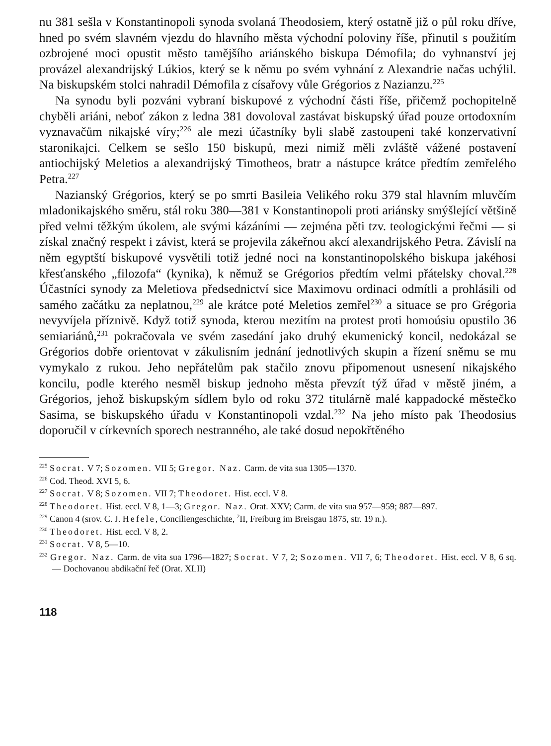nu 381 sešla v Konstantinopoli synoda svolaná Theodosiem, který ostatně již o půl roku dříve, hned po svém slavném vjezdu do hlavního města východní poloviny říše, přinutil s použitím ozbrojené moci opustit město tamějšího ariánského biskupa Démofila; do vyhnanství jej provázel alexandrijský Lúkios, který se k němu po svém vyhnání z Alexandrie načas uchýlil. Na biskupském stolci nahradil Démofila z císařovy vůle Grégorios z Nazianzu.<sup>225</sup>
Na synodu byli pozváni vybraní biskupové z východní části říše, přičemž pochopitelně chyběli ariáni, neboť zákon z ledna 381 dovoloval zastávat biskupský úřad pouze ortodoxním vyznavačům nikajské víry;<sup>226</sup> ale mezi účastníky byli slabě zastoupeni také konzervativní staronikajci. Celkem se sešlo 150 biskupů, mezi nimiž měli zvláště vážené postavení antiochijský Meletios a alexandrijský Timotheos, bratr a nástupce krátce předtím zemřelého Petra.<sup>227</sup>
Nazianský Grégorios, který se po smrti Basileia Velikého roku 379 stal hlavním mluvčím mladonikajského směru, stál roku 380—381 v Konstantinopoli proti ariánsky smýšlející většině před velmi těžkým úkolem, ale svými kázáními — zejména pěti tzv. teologickými řečmi — si získal značný respekt i závist, která se projevila zákeřnou akcí alexandrijského Petra. Závislí na něm egyptští biskupové vysvětili totiž jedné noci na konstantinopolského biskupa jakéhosi křesťanského „filozofa“ (kynika), k němuž se Grégorios předtím velmi přátelsky choval.<sup>228</sup> Účastníci synody za Meletiova předsednictví sice Maximovu ordinaci odmítli a prohlásili od samého začátku za neplatnou,<sup>229</sup> ale krátce poté Meletios zemřel<sup>230</sup> a situace se pro Grégoria nevyvíjela příznivě. Když totiž synoda, kterou mezitím na protest proti homoúsiu opustilo 36 semiariánů,<sup>231</sup> pokračovala ve svém zasedání jako druhý ekumenický koncil, nedokázal se Grégorios dobře orientovat v zákulisním jednání jednotlivých skupin a řízení sněmu se mu vymykalo z rukou. Jeho nepřátelům pak stačilo znovu připomenout usnesení nikajského koncilu, podle kterého nesměl biskup jednoho města převzít týž úřad v městě jiném, a Grégorios, jehož biskupským sídlem bylo od roku 372 titulárně malé kappadocké městečko Sasima, se biskupského úřadu v Konstantinopoli vzdal.<sup>232</sup> Na jeho místo pak Theodosius doporučil v církevních sporech nestranného, ale také dosud nepokřtěného
<sup>225</sup> Socrat. V 7; Sozomen. VII 5; Gregor. Naz. Carm. de vita sua 1305—1370.
<sup>226</sup> Cod. Theod. XVI 5, 6.
<sup>227</sup> Socrat. V 8; Sozomen. VII 7; Theodoret. Hist. eccl. V 8.
<sup>228</sup> Theodoret. Hist. eccl. V 8, 1—3; Gregor. Naz. Orat. XXV; Carm. de vita sua 957—959; 887—897.
<sup>229</sup> Canon 4 (srov. C. J. Hefele, Conciliengeschichte, <sup>2</sup>II, Freiburg im Breisgau 1875, str. 19 n.).
<sup>230</sup> Theodoret. Hist. eccl. V 8, 2.
<sup>231</sup> Socrat. V 8, 5—10.
<sup>232</sup> Gregor. Naz. Carm. de vita sua 1796—1827; Socrat. V 7, 2; Sozomen. VII 7, 6; Theodoret. Hist. eccl. V 8, 6 sq. — Dochovanou abdikační řeč (Orat. XLII)
118